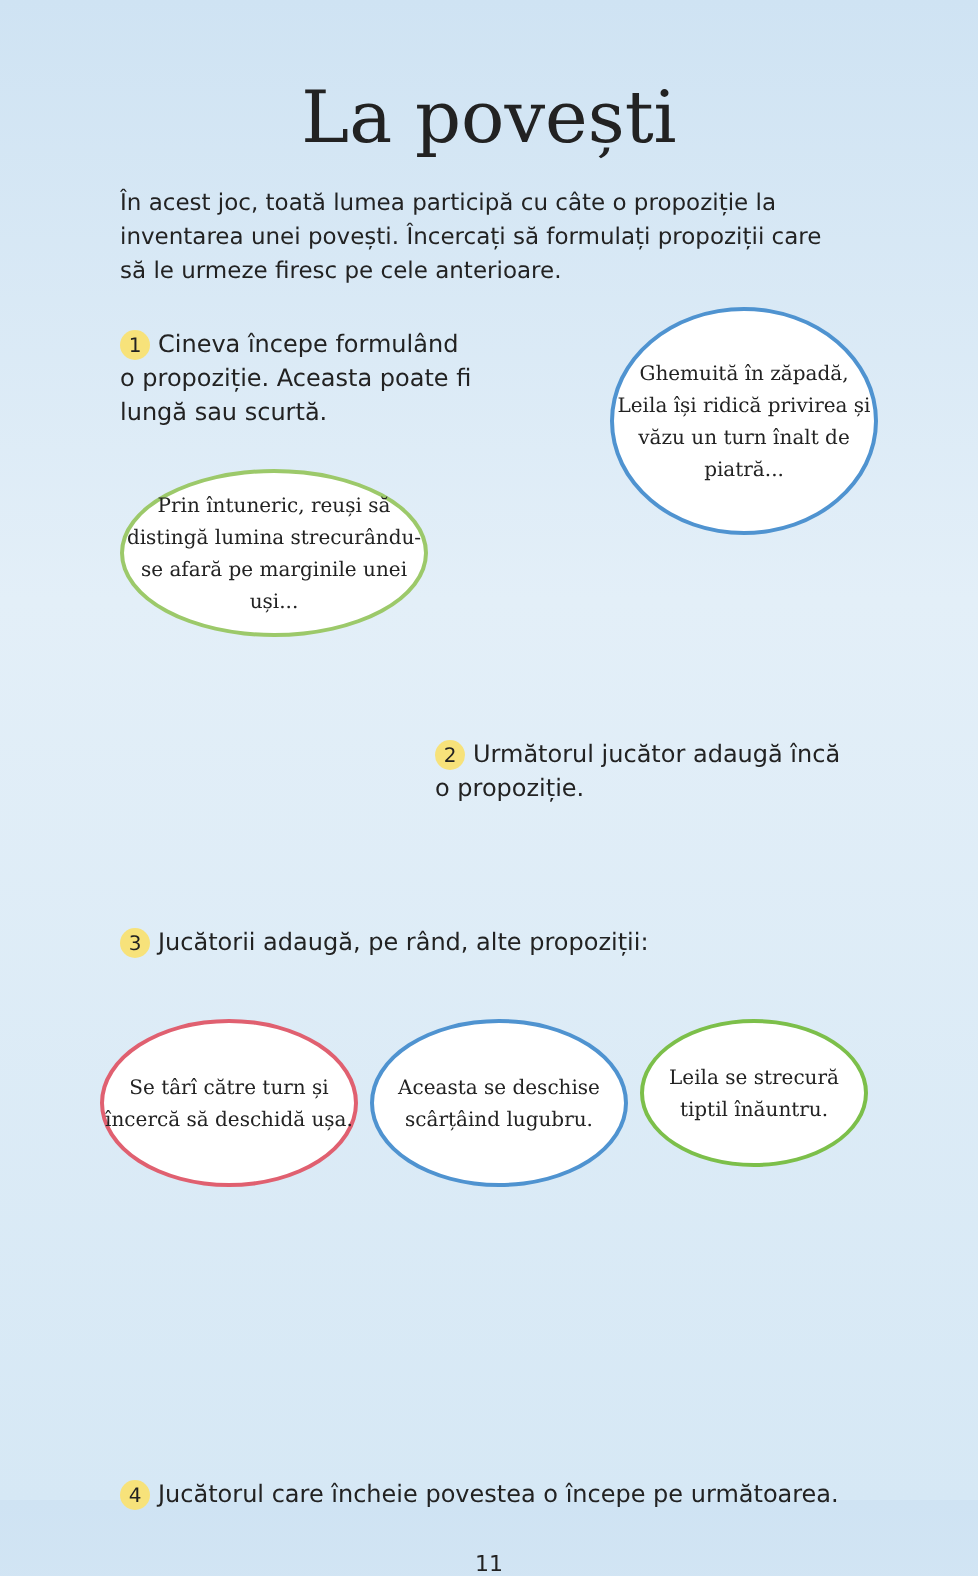La povești
În acest joc, toată lumea participă cu câte o propoziție la inventarea unei povești. Încercați să formulați propoziții care să le urmeze firesc pe cele anterioare.
1 Cineva începe formulând o propoziție. Aceasta poate fi lungă sau scurtă.
Prin întuneric, reuși să distingă lumina strecurându-se afară pe marginile unei uși...
Ghemuită în zăpadă, Leila își ridică privirea și văzu un turn înalt de piatră...
2 Următorul jucător adaugă încă o propoziție.
3 Jucătorii adaugă, pe rând, alte propoziții:
Se târî către turn și încercă să deschidă ușa.
Aceasta se deschise scârțâind lugubru.
Leila se strecură tiptil înăuntru.
4 Jucătorul care încheie povestea o începe pe următoarea.
11